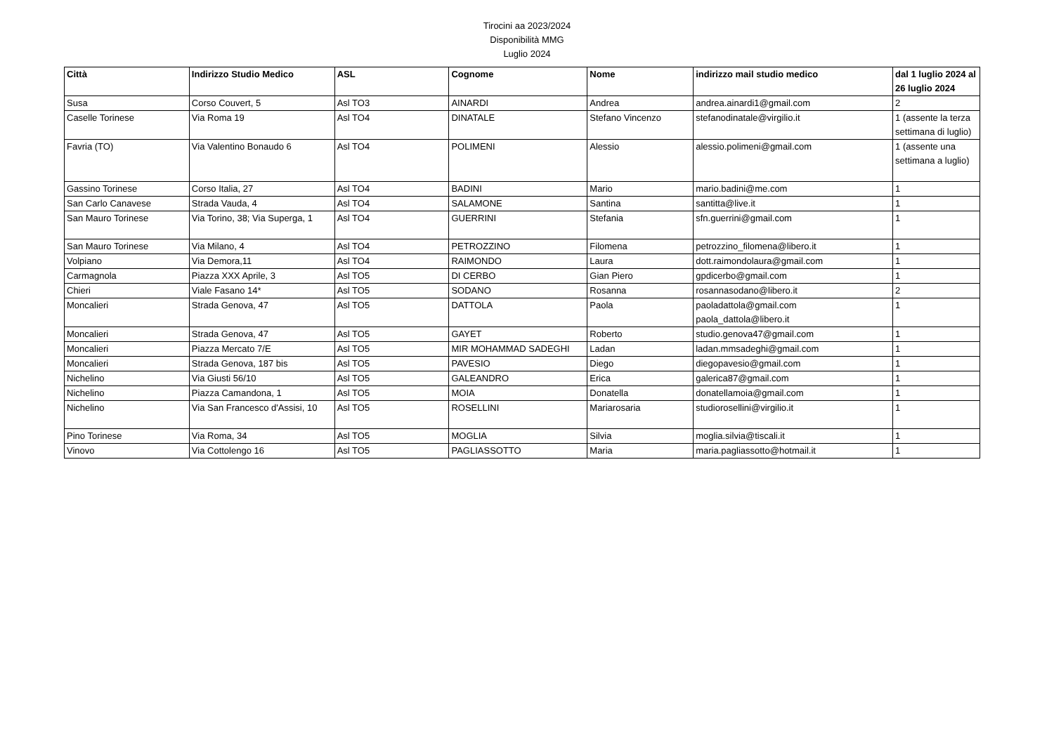Tirocini aa 2023/2024
Disponibilità MMG
Luglio 2024
| Città | Indirizzo Studio Medico | ASL | Cognome | Nome | indirizzo mail studio medico | dal 1 luglio 2024 al 26 luglio 2024 |
| --- | --- | --- | --- | --- | --- | --- |
| Susa | Corso Couvert, 5 | Asl TO3 | AINARDI | Andrea | andrea.ainardi1@gmail.com | 2 |
| Caselle Torinese | Via Roma 19 | Asl TO4 | DINATALE | Stefano Vincenzo | stefanodinatale@virgilio.it | 1 (assente la terza settimana di luglio) |
| Favria (TO) | Via Valentino Bonaudo 6 | Asl TO4 | POLIMENI | Alessio | alessio.polimeni@gmail.com | 1 (assente una settimana a luglio) |
| Gassino Torinese | Corso Italia, 27 | Asl TO4 | BADINI | Mario | mario.badini@me.com | 1 |
| San Carlo Canavese | Strada Vauda, 4 | Asl TO4 | SALAMONE | Santina | santitta@live.it | 1 |
| San Mauro Torinese | Via Torino, 38; Via Superga, 1 | Asl TO4 | GUERRINI | Stefania | sfn.guerrini@gmail.com | 1 |
| San Mauro Torinese | Via Milano, 4 | Asl TO4 | PETROZZINO | Filomena | petrozzino_filomena@libero.it | 1 |
| Volpiano | Via Demora,11 | Asl TO4 | RAIMONDO | Laura | dott.raimondolaura@gmail.com | 1 |
| Carmagnola | Piazza XXX Aprile, 3 | Asl TO5 | DI CERBO | Gian Piero | gpdicerbo@gmail.com | 1 |
| Chieri | Viale Fasano 14* | Asl TO5 | SODANO | Rosanna | rosannasodano@libero.it | 2 |
| Moncalieri | Strada Genova, 47 | Asl TO5 | DATTOLA | Paola | paoladattola@gmail.com paola_dattola@libero.it | 1 |
| Moncalieri | Strada Genova, 47 | Asl TO5 | GAYET | Roberto | studio.genova47@gmail.com | 1 |
| Moncalieri | Piazza Mercato 7/E | Asl TO5 | MIR MOHAMMAD SADEGHI | Ladan | ladan.mmsadeghi@gmail.com | 1 |
| Moncalieri | Strada Genova, 187 bis | Asl TO5 | PAVESIO | Diego | diegopavesio@gmail.com | 1 |
| Nichelino | Via Giusti 56/10 | Asl TO5 | GALEANDRO | Erica | galerica87@gmail.com | 1 |
| Nichelino | Piazza Camandona, 1 | Asl TO5 | MOIA | Donatella | donatellamoia@gmail.com | 1 |
| Nichelino | Via San Francesco d'Assisi, 10 | Asl TO5 | ROSELLINI | Mariarosaria | studiorosellini@virgilio.it | 1 |
| Pino Torinese | Via Roma, 34 | Asl TO5 | MOGLIA | Silvia | moglia.silvia@tiscali.it | 1 |
| Vinovo | Via Cottolengo 16 | Asl TO5 | PAGLIASSOTTO | Maria | maria.pagliassotto@hotmail.it | 1 |